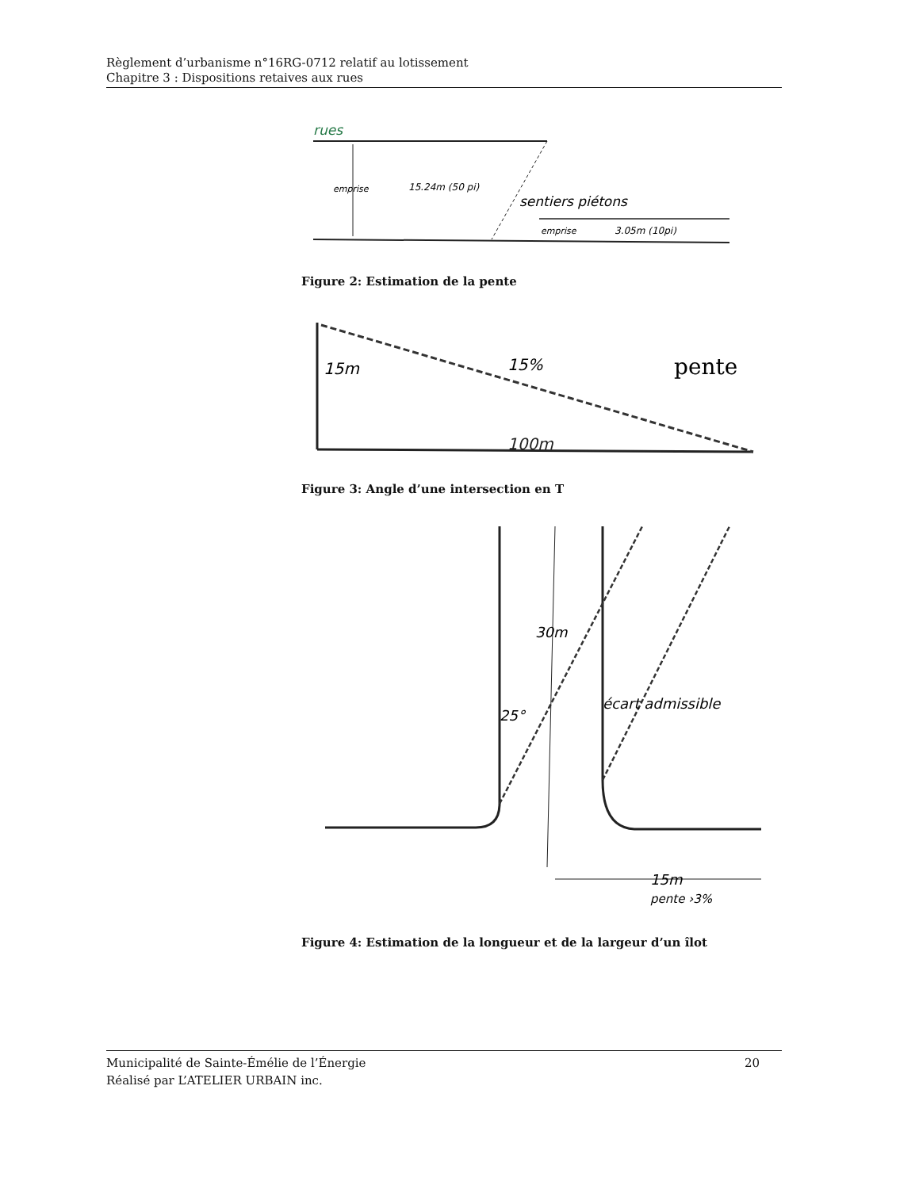Règlement d’urbanisme n°16RG-0712 relatif au lotissement
Chapitre 3 : Dispositions retaives aux rues
rues
emprise
15.24m (50 pi)
sentiers piétons
emprise
3.05m (10pi)
Figure 2: Estimation de la pente
15m
15%
pente
100m
Figure 3: Angle d’une intersection en T
25°
30m
écart admissible
15m
pente ›3%
Figure 4: Estimation de la longueur et de la largeur d’un îlot
Municipalité de Sainte-Émélie de l’Énergie 20
Réalisé par L’ATELIER URBAIN inc.